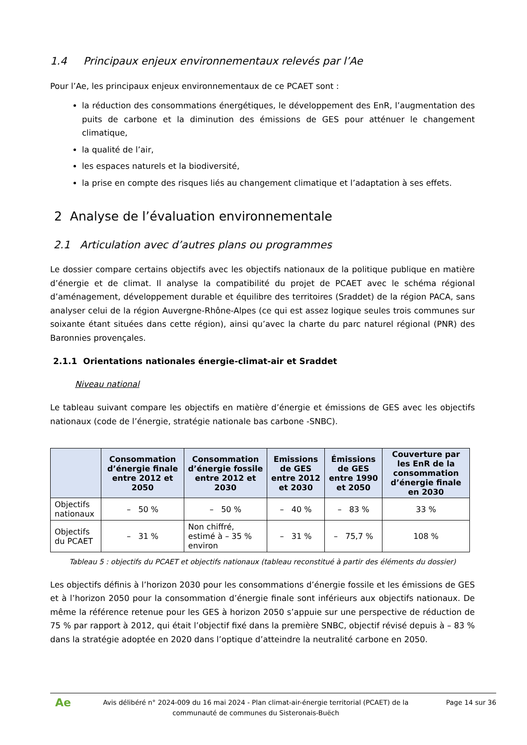1.4 Principaux enjeux environnementaux relevés par l’Ae
Pour l’Ae, les principaux enjeux environnementaux de ce PCAET sont :
la réduction des consommations énergétiques, le développement des EnR, l’augmentation des puits de carbone et la diminution des émissions de GES pour atténuer le changement climatique,
la qualité de l’air,
les espaces naturels et la biodiversité,
la prise en compte des risques liés au changement climatique et l’adaptation à ses effets.
2 Analyse de l’évaluation environnementale
2.1 Articulation avec d’autres plans ou programmes
Le dossier compare certains objectifs avec les objectifs nationaux de la politique publique en matière d’énergie et de climat. Il analyse la compatibilité du projet de PCAET avec le schéma régional d’aménagement, développement durable et équilibre des territoires (Sraddet) de la région PACA, sans analyser celui de la région Auvergne-Rhône-Alpes (ce qui est assez logique seules trois communes sur soixante étant situées dans cette région), ainsi qu’avec la charte du parc naturel régional (PNR) des Baronnies provençales.
2.1.1 Orientations nationales énergie-climat-air et Sraddet
Niveau national
Le tableau suivant compare les objectifs en matière d’énergie et émissions de GES avec les objectifs nationaux (code de l’énergie, stratégie nationale bas carbone -SNBC).
| | Consommation d’énergie finale entre 2012 et 2050 | Consommation d’énergie fossile entre 2012 et 2030 | Emissions de GES entre 2012 et 2030 | Émissions de GES entre 1990 et 2050 | Couverture par les EnR de la consommation d’énergie finale en 2030 |
| --- | --- | --- | --- | --- | --- |
| Objectifs nationaux | – 50 % | – 50 % | – 40 % | – 83 % | 33 % |
| Objectifs du PCAET | – 31 % | Non chiffré, estimé à – 35 % environ | – 31 % | – 75,7 % | 108 % |
Tableau 5 : objectifs du PCAET et objectifs nationaux (tableau reconstitué à partir des éléments du dossier)
Les objectifs définis à l’horizon 2030 pour les consommations d’énergie fossile et les émissions de GES et à l’horizon 2050 pour la consommation d’énergie finale sont inférieurs aux objectifs nationaux. De même la référence retenue pour les GES à horizon 2050 s’appuie sur une perspective de réduction de 75 % par rapport à 2012, qui était l’objectif fixé dans la première SNBC, objectif révisé depuis à – 83 % dans la stratégie adoptée en 2020 dans l’optique d’atteindre la neutralité carbone en 2050.
Ae
Avis délibéré n° 2024-009 du 16 mai 2024 - Plan climat-air-énergie territorial (PCAET) de la communauté de communes du Sisteronais-Buëch
Page 14 sur 36